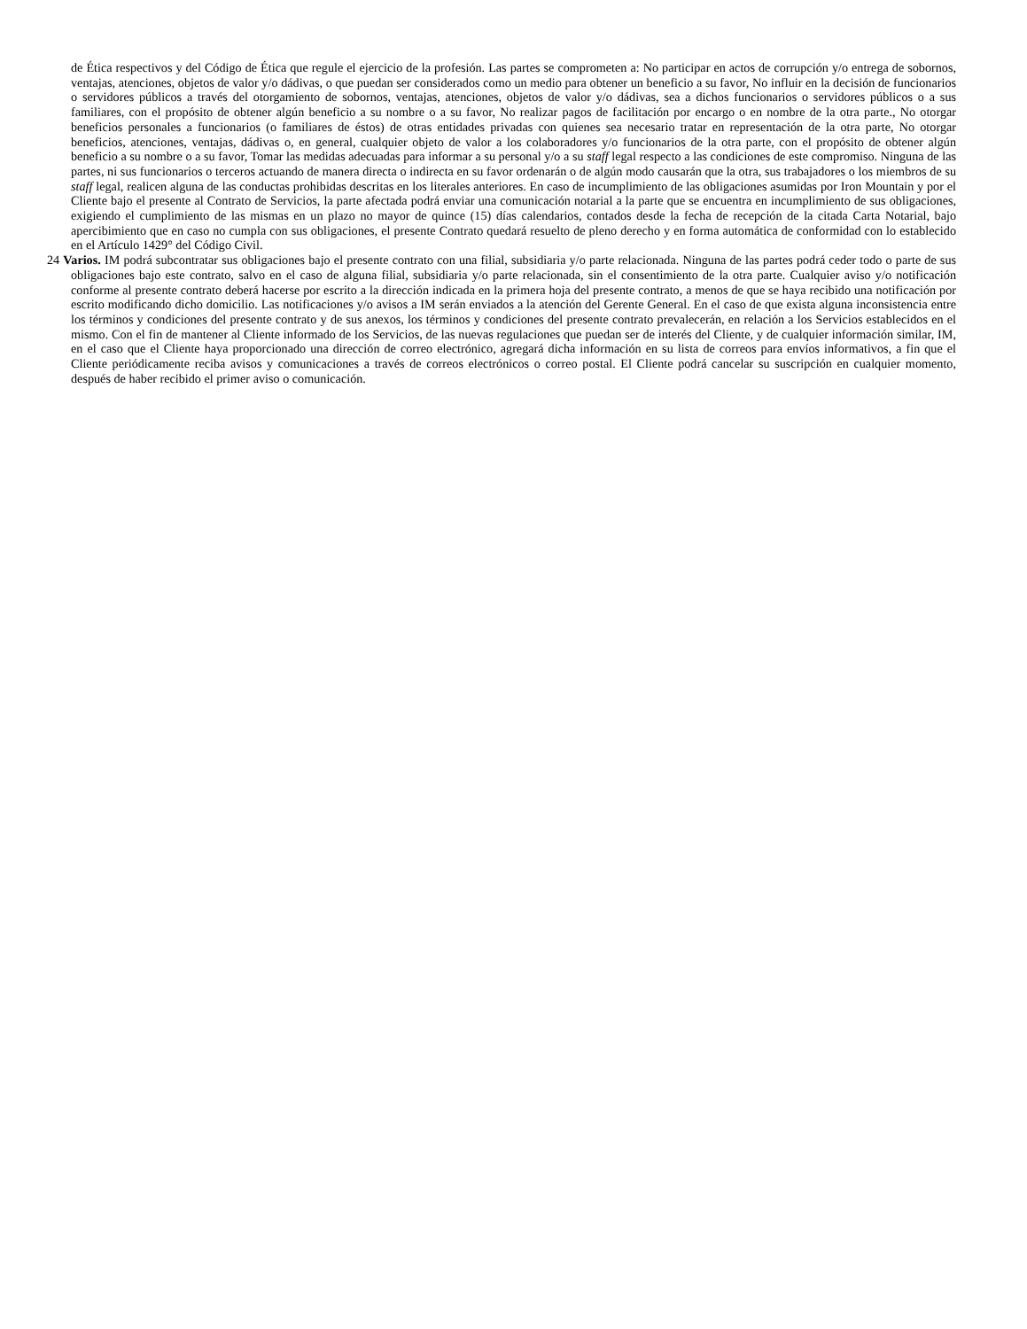de Ética respectivos y del Código de Ética que regule el ejercicio de la profesión. Las partes se comprometen a: No participar en actos de corrupción y/o entrega de sobornos, ventajas, atenciones, objetos de valor y/o dádivas, o que puedan ser considerados como un medio para obtener un beneficio a su favor, No influir en la decisión de funcionarios o servidores públicos a través del otorgamiento de sobornos, ventajas, atenciones, objetos de valor y/o dádivas, sea a dichos funcionarios o servidores públicos o a sus familiares, con el propósito de obtener algún beneficio a su nombre o a su favor, No realizar pagos de facilitación por encargo o en nombre de la otra parte., No otorgar beneficios personales a funcionarios (o familiares de éstos) de otras entidades privadas con quienes sea necesario tratar en representación de la otra parte, No otorgar beneficios, atenciones, ventajas, dádivas o, en general, cualquier objeto de valor a los colaboradores y/o funcionarios de la otra parte, con el propósito de obtener algún beneficio a su nombre o a su favor, Tomar las medidas adecuadas para informar a su personal y/o a su staff legal respecto a las condiciones de este compromiso. Ninguna de las partes, ni sus funcionarios o terceros actuando de manera directa o indirecta en su favor ordenarán o de algún modo causarán que la otra, sus trabajadores o los miembros de su staff legal, realicen alguna de las conductas prohibidas descritas en los literales anteriores. En caso de incumplimiento de las obligaciones asumidas por Iron Mountain y por el Cliente bajo el presente al Contrato de Servicios, la parte afectada podrá enviar una comunicación notarial a la parte que se encuentra en incumplimiento de sus obligaciones, exigiendo el cumplimiento de las mismas en un plazo no mayor de quince (15) días calendarios, contados desde la fecha de recepción de la citada Carta Notarial, bajo apercibimiento que en caso no cumpla con sus obligaciones, el presente Contrato quedará resuelto de pleno derecho y en forma automática de conformidad con lo establecido en el Artículo 1429° del Código Civil.
24 Varios. IM podrá subcontratar sus obligaciones bajo el presente contrato con una filial, subsidiaria y/o parte relacionada. Ninguna de las partes podrá ceder todo o parte de sus obligaciones bajo este contrato, salvo en el caso de alguna filial, subsidiaria y/o parte relacionada, sin el consentimiento de la otra parte. Cualquier aviso y/o notificación conforme al presente contrato deberá hacerse por escrito a la dirección indicada en la primera hoja del presente contrato, a menos de que se haya recibido una notificación por escrito modificando dicho domicilio. Las notificaciones y/o avisos a IM serán enviados a la atención del Gerente General. En el caso de que exista alguna inconsistencia entre los términos y condiciones del presente contrato y de sus anexos, los términos y condiciones del presente contrato prevalecerán, en relación a los Servicios establecidos en el mismo. Con el fin de mantener al Cliente informado de los Servicios, de las nuevas regulaciones que puedan ser de interés del Cliente, y de cualquier información similar, IM, en el caso que el Cliente haya proporcionado una dirección de correo electrónico, agregará dicha información en su lista de correos para envíos informativos, a fin que el Cliente periódicamente reciba avisos y comunicaciones a través de correos electrónicos o correo postal. El Cliente podrá cancelar su suscripción en cualquier momento, después de haber recibido el primer aviso o comunicación.